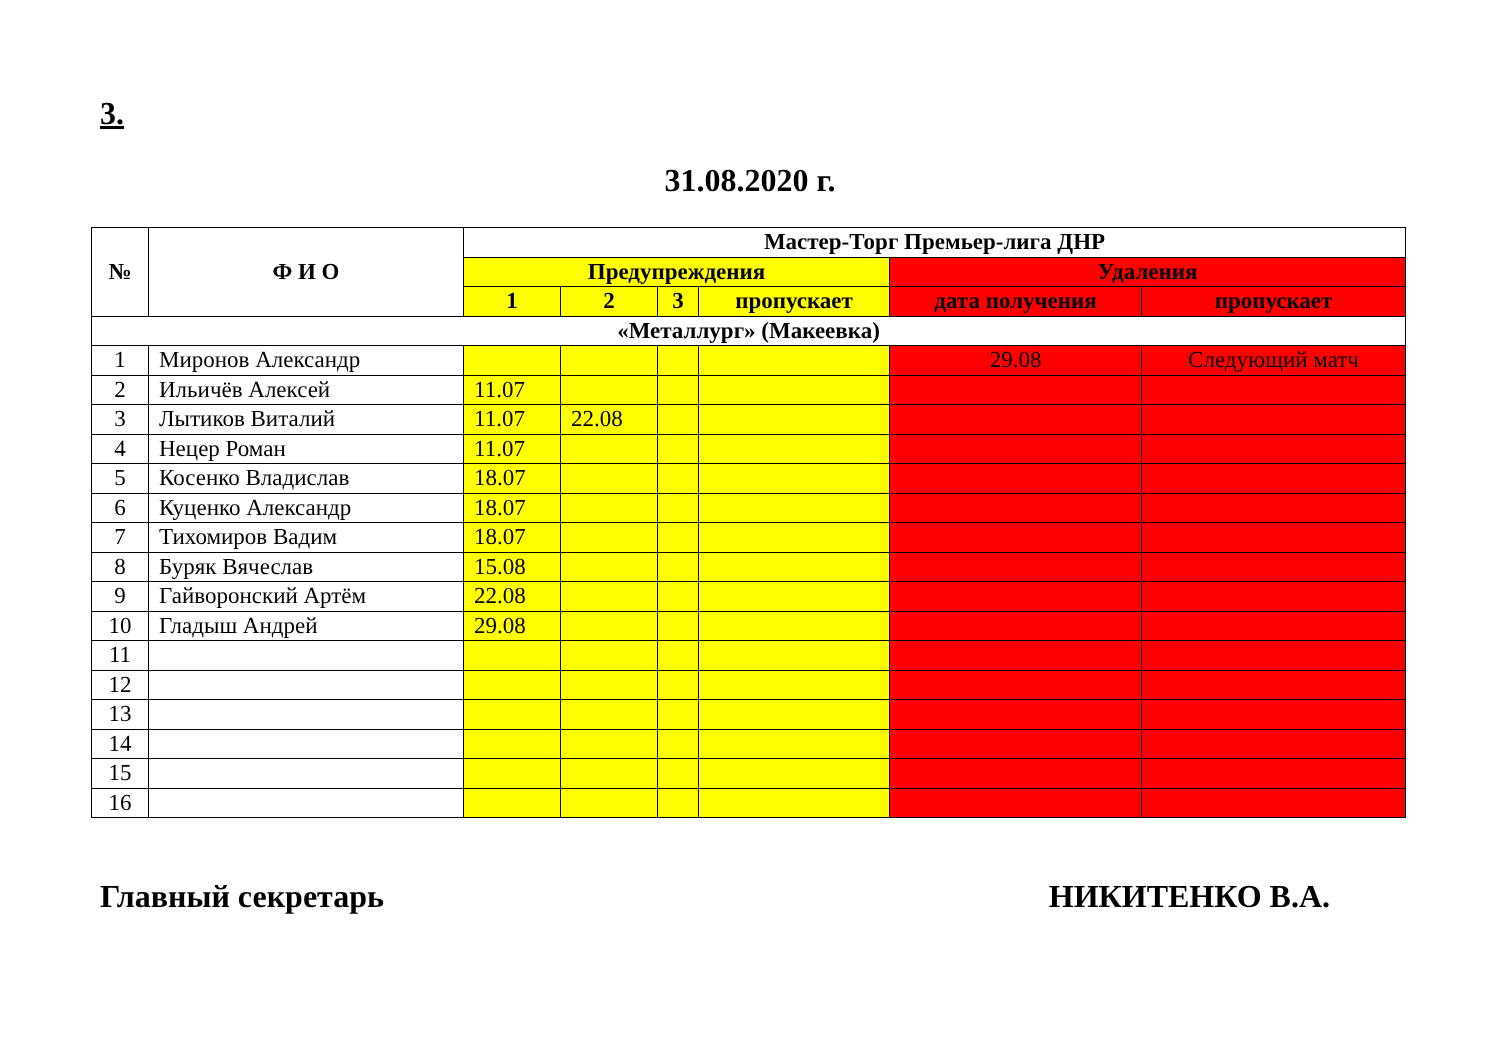3.
31.08.2020 г.
| № | Ф И О | Мастер-Торг Премьер-лига ДНР | | | | | |
| --- | --- | --- | --- | --- | --- | --- | --- |
| | | Предупреждения | | | | Удаления | |
| | | 1 | 2 | 3 | пропускает | дата получения | пропускает |
| «Металлург» (Макеевка) | | | | | | | |
| 1 | Миронов Александр | | | | | 29.08 | Следующий матч |
| 2 | Ильичёв Алексей | 11.07 | | | | | |
| 3 | Лытиков Виталий | 11.07 | 22.08 | | | | |
| 4 | Нецер Роман | 11.07 | | | | | |
| 5 | Косенко Владислав | 18.07 | | | | | |
| 6 | Куценко Александр | 18.07 | | | | | |
| 7 | Тихомиров Вадим | 18.07 | | | | | |
| 8 | Буряк Вячеслав | 15.08 | | | | | |
| 9 | Гайворонский Артём | 22.08 | | | | | |
| 10 | Гладыш Андрей | 29.08 | | | | | |
| 11 | | | | | | | |
| 12 | | | | | | | |
| 13 | | | | | | | |
| 14 | | | | | | | |
| 15 | | | | | | | |
| 16 | | | | | | | |
Главный секретарь НИКИТЕНКО В.А.